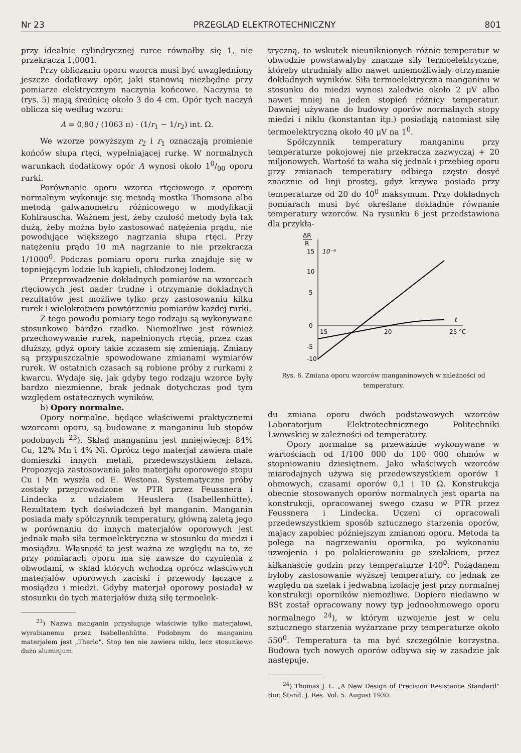Nr 23 PRZEGLĄD ELEKTROTECHNICZNY 801
przy idealnie cylindrycznej rurce równałby się 1, nie przekracza 1,0001.
Przy obliczaniu oporu wzorca musi być uwzględniony jeszcze dodatkowy opór, jaki stanowią niezbędne przy pomiarze elektrycznym naczynia końcowe. Naczynia te (rys. 5) mają średnicę około 3 do 4 cm. Opór tych naczyń oblicza się według wzoru:
A = 0,80 / (1063 π) · (1/r<sub>1</sub> − 1/r<sub>2</sub>) int. Ω.
We wzorze powyższym r<sub>2</sub> i r<sub>1</sub> oznaczają promienie końców słupa rtęci, wypełniającej rurkę. W normalnych warunkach dodatkowy opór A wynosi około 10/00 oporu rurki.
Porównanie oporu wzorca rtęciowego z oporem normalnym wykonuje się metodą mostka Thomsona albo metodą galwanometru różnicowego w modyfikacji Kohlrauscha. Ważnem jest, żeby czułość metody była tak dużą, żeby można było zastosować natężenia prądu, nie powodujące większego nagrzania słupa rtęci. Przy natężeniu prądu 10 mA nagrzanie to nie przekracza 1/1000<sup>0</sup>. Podczas pomiaru oporu rurka znajduje się w topniejącym lodzie lub kąpieli, chłodzonej lodem.
Przeprowadzenie dokładnych pomiarów na wzorcach rtęciowych jest nader trudne i otrzymanie dokładnych rezultatów jest możliwe tylko przy zastosowaniu kilku rurek i wielokrotnem powtórzeniu pomiarów każdej rurki.
Z tego powodu pomiary tego rodzaju są wykonywane stosunkowo bardzo rzadko. Niemożliwe jest również przechowywanie rurek, napełnionych rtęcią, przez czas dłuższy, gdyż opory takie zczasem się zmieniają. Zmiany są przypuszczalnie spowodowane zmianami wymiarów rurek. W ostatnich czasach są robione próby z rurkami z kwarcu. Wydaje się, jak gdyby tego rodzaju wzorce były bardzo niezmienne, brak jednak dotychczas pod tym względem ostatecznych wyników.
b) Opory normalne.
Opory normalne, będące właściwemi praktycznemi wzorcami oporu, są budowane z manganinu lub stopów podobnych <sup>23</sup>). Skład manganinu jest mniejwięcej: 84% Cu, 12% Mn i 4% Ni. Oprócz tego materjał zawiera małe domieszki innych metali, przedewszystkiem żelaza. Propozycja zastosowania jako materjału oporowego stopu Cu i Mn wyszła od E. Westona. Systematyczne próby zostały przeprowadzone w PTR przez Feussnera i Lindecka z udziałem Heuslera (Isabellenhütte). Rezultatem tych doświadczeń był manganin. Manganin posiada mały spółczynnik temperatury, główną zaletą jego w porównaniu do innych materjałów oporowych jest jednak mała siła termoelektryczna w stosunku do miedzi i mosiądzu. Własność ta jest ważna ze względu na to, że przy pomiarach oporu ma się zawsze do czynienia z obwodami, w skład których wchodzą oprócz właściwych materjałów oporowych zaciski i przewody łączące z mosiądzu i miedzi. Gdyby materjał oporowy posiadał w stosunku do tych materjałów dużą siłę termoelek-
<sup>23</sup>) Nazwa manganin przysługuje właściwie tylko materjałowi, wyrabianemu przez Isabellenhütte. Podobnym do manganinu materjałem jest „Therlo". Stop ten nie zawiera niklu, lecz stosunkowo dużo aluminjum.
tryczną, to wskutek nieuniknionych różnic temperatur w obwodzie powstawałyby znaczne siły termoelektryczne, któreby utrudniały albo nawet uniemożliwiały otrzymanie dokładnych wyników. Siła termoelektryczna manganinu w stosunku do miedzi wynosi zaledwie około 2 μV albo nawet mniej na jeden stopień różnicy temperatur. Dawniej używane do budowy oporów normalnych stopy miedzi i niklu (konstantan itp.) posiadają natomiast siłę termoelektryczną około 40 μV na 1<sup>0</sup>.
Spółczynnik temperatury manganinu przy temperaturze pokojowej nie przekracza zazwyczaj + 20 miljonowych. Wartość ta waha się jednak i przebieg oporu przy zmianach temperatury odbiega często dosyć znacznie od linji prostej, gdyż krzywa posiada przy temperaturze od 20 do 40<sup>0</sup> maksymum. Przy dokładnych pomiarach musi być określane dokładnie równanie temperatury wzorców. Na rysunku 6 jest przedstawiona dla przykła-
ΔR
R
15
10⁻⁶
10
5
0
-5
-10
15
20
25 °C
t
Rys. 6. Zmiana oporu wzorców manganinowych w zależności od temperatury.
du zmiana oporu dwóch podstawowych wzorców Laboratorjum Elektrotechnicznego Politechniki Lwowskiej w zależności od temperatury.
Opory normalne są przeważnie wykonywane w wartościach od 1/100 000 do 100 000 ohmów w stopniowaniu dziesiętnem. Jako właściwych wzorców miarodajnych używa się przedewszystkiem oporów 1 ohmowych, czasami oporów 0,1 i 10 Ω. Konstrukcja obecnie stosowanych oporów normalnych jest oparta na konstrukcji, opracowanej swego czasu w PTR przez Feussnera i Lindecka. Uczeni ci opracowali przedewszystkiem sposób sztucznego starzenia oporów, mający zapobiec późniejszym zmianom oporu. Metoda ta polega na nagrzewaniu opornika, po wykonaniu uzwojenia i po polakierowaniu go szelakiem, przez kilkanaście godzin przy temperaturze 140<sup>0</sup>. Pożądanem byłoby zastosowanie wyższej temperatury, co jednak ze względu na szelak i jedwabną izolację jest przy normalnej konstrukcji oporników niemożliwe. Dopiero niedawno w BSt został opracowany nowy typ jednoohmowego oporu normalnego <sup>24</sup>), w którym uzwojenie jest w celu sztucznego starzenia wyżarzane przy temperaturze około 550<sup>0</sup>. Temperatura ta ma być szczególnie korzystna. Budowa tych nowych oporów odbywa się w zasadzie jak następuje.
<sup>24</sup>) Thomas J. L. „A New Design of Precision Resistance Standard" Bur. Stand. J. Res. Vol. 5. August 1930.